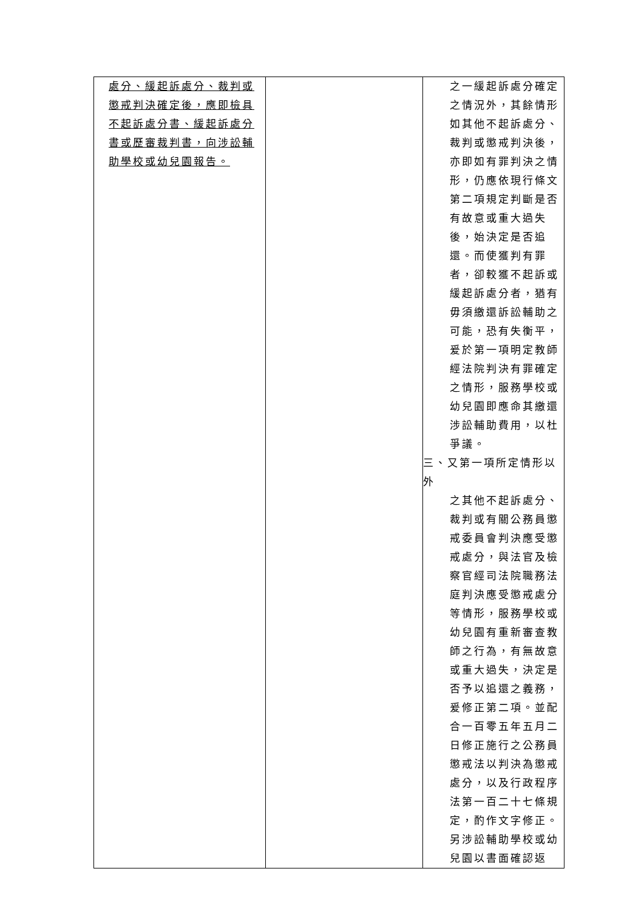| 處分、緩起訴處分、裁判或懲戒判決確定後，應即檢具不起訴處分書、緩起訴處分書或歷審裁判書，向涉訟輔助學校或幼兒園報告。 | | 之一緩起訴處分確定之情況外，其餘情形如其他不起訴處分、裁判或懲戒判決後，亦即如有罪判決之情形，仍應依現行條文第二項規定判斷是否有故意或重大過失後，始決定是否追還。而使獲判有罪者，卻較獲不起訴或緩起訴處分者，猶有毋須繳還訴訟輔助之可能，恐有失衡平，爰於第一項明定教師經法院判決有罪確定之情形，服務學校或幼兒園即應命其繳還涉訟輔助費用，以杜爭議。 三、又第一項所定情形以外 之其他不起訴處分、裁判或有關公務員懲戒委員會判決應受懲戒處分，與法官及檢察官經司法院職務法庭判決應受懲戒處分等情形，服務學校或幼兒園有重新審查教師之行為，有無故意或重大過失，決定是否予以追還之義務，爰修正第二項。並配合一百零五年五月二日修正施行之公務員懲戒法以判決為懲戒處分，以及行政程序法第一百二十七條規定，酌作文字修正。另涉訟輔助學校或幼兒園以書面確認返 |